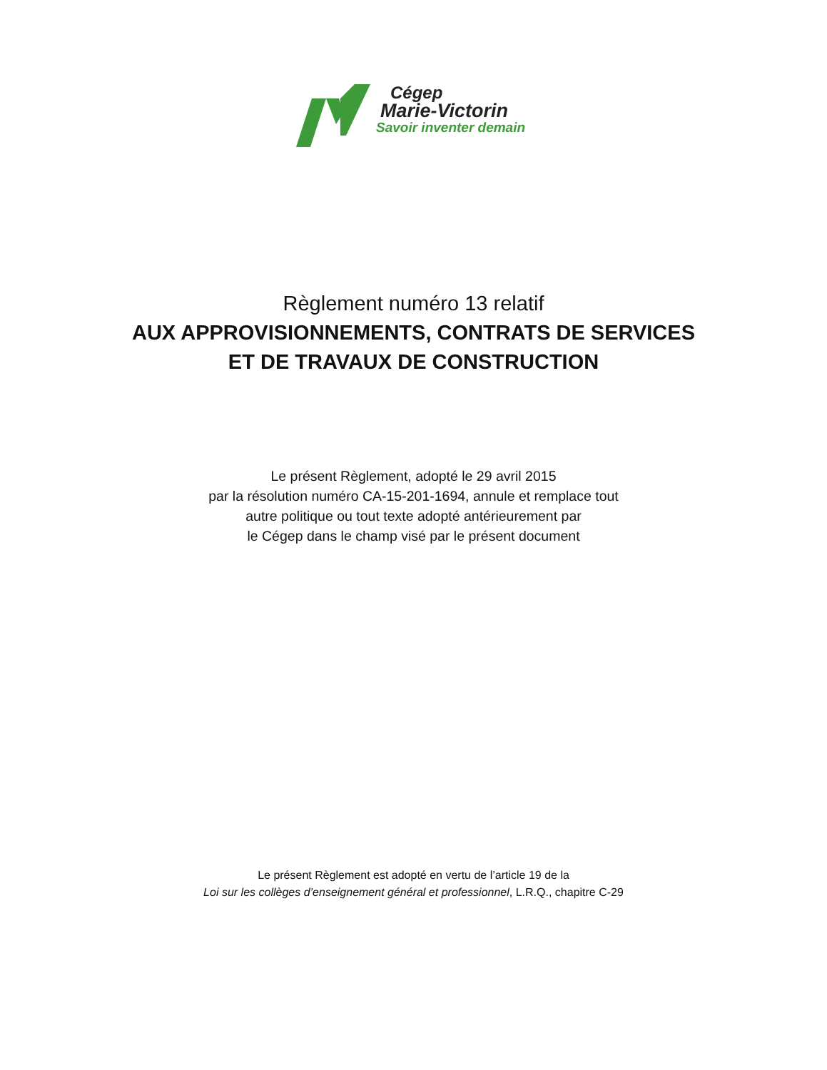Cégep
Marie-Victorin
Savoir inventer demain
Règlement numéro 13 relatif
AUX APPROVISIONNEMENTS, CONTRATS DE SERVICES
ET DE TRAVAUX DE CONSTRUCTION
Le présent Règlement, adopté le 29 avril 2015
par la résolution numéro CA-15-201-1694, annule et remplace tout
autre politique ou tout texte adopté antérieurement par
le Cégep dans le champ visé par le présent document
Le présent Règlement est adopté en vertu de l’article 19 de la
Loi sur les collèges d’enseignement général et professionnel, L.R.Q., chapitre C-29